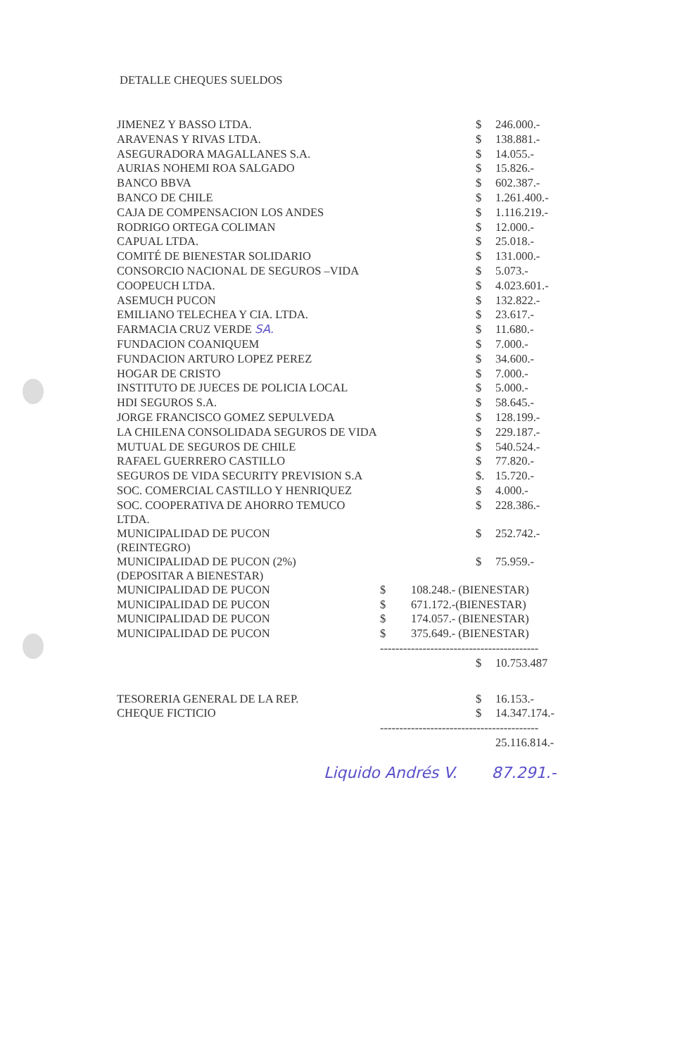DETALLE CHEQUES SUELDOS
| JIMENEZ Y BASSO LTDA. | | | $ | 246.000.- |
| ARAVENAS Y RIVAS LTDA. | | | $ | 138.881.- |
| ASEGURADORA MAGALLANES S.A. | | | $ | 14.055.- |
| AURIAS NOHEMI ROA SALGADO | | | $ | 15.826.- |
| BANCO BBVA | | | $ | 602.387.- |
| BANCO DE CHILE | | | $ | 1.261.400.- |
| CAJA DE COMPENSACION LOS ANDES | | | $ | 1.116.219.- |
| RODRIGO ORTEGA COLIMAN | | | $ | 12.000.- |
| CAPUAL LTDA. | | | $ | 25.018.- |
| COMITÉ DE BIENESTAR SOLIDARIO | | | $ | 131.000.- |
| CONSORCIO NACIONAL DE SEGUROS –VIDA | | | $ | 5.073.- |
| COOPEUCH LTDA. | | | $ | 4.023.601.- |
| ASEMUCH PUCON | | | $ | 132.822.- |
| EMILIANO TELECHEA Y CIA. LTDA. | | | $ | 23.617.- |
| FARMACIA CRUZ VERDE SA. | | | $ | 11.680.- |
| FUNDACION COANIQUEM | | | $ | 7.000.- |
| FUNDACION ARTURO LOPEZ PEREZ | | | $ | 34.600.- |
| HOGAR DE CRISTO | | | $ | 7.000.- |
| INSTITUTO DE JUECES DE POLICIA LOCAL | | | $ | 5.000.- |
| HDI SEGUROS S.A. | | | $ | 58.645.- |
| JORGE FRANCISCO GOMEZ SEPULVEDA | | | $ | 128.199.- |
| LA CHILENA CONSOLIDADA SEGUROS DE VIDA | | | $ | 229.187.- |
| MUTUAL DE SEGUROS DE CHILE | | | $ | 540.524.- |
| RAFAEL GUERRERO CASTILLO | | | $ | 77.820.- |
| SEGUROS DE VIDA SECURITY PREVISION S.A | | | $. | 15.720.- |
| SOC. COMERCIAL CASTILLO Y HENRIQUEZ | | | $ | 4.000.- |
| SOC. COOPERATIVA DE AHORRO TEMUCO LTDA. | | | $ | 228.386.- |
| MUNICIPALIDAD DE PUCON (REINTEGRO) | | | $ | 252.742.- |
| MUNICIPALIDAD DE PUCON (2%) (DEPOSITAR A BIENESTAR) | | | $ | 75.959.- |
| MUNICIPALIDAD DE PUCON | $ | 108.248.- (BIENESTAR) | | |
| MUNICIPALIDAD DE PUCON | $ | 671.172.-(BIENESTAR) | | |
| MUNICIPALIDAD DE PUCON | $ | 174.057.- (BIENESTAR) | | |
| MUNICIPALIDAD DE PUCON | $ | 375.649.- (BIENESTAR) | | |
| | ----------------------------------------- | | | |
| | | | $ | 10.753.487 |
| TESORERIA GENERAL DE LA REP. | | | $ | 16.153.- |
| CHEQUE FICTICIO | | | $ | 14.347.174.- |
| | ----------------------------------------- | | | |
| | | | | 25.116.814.- |
Liquido Andrés V. 87.291.-